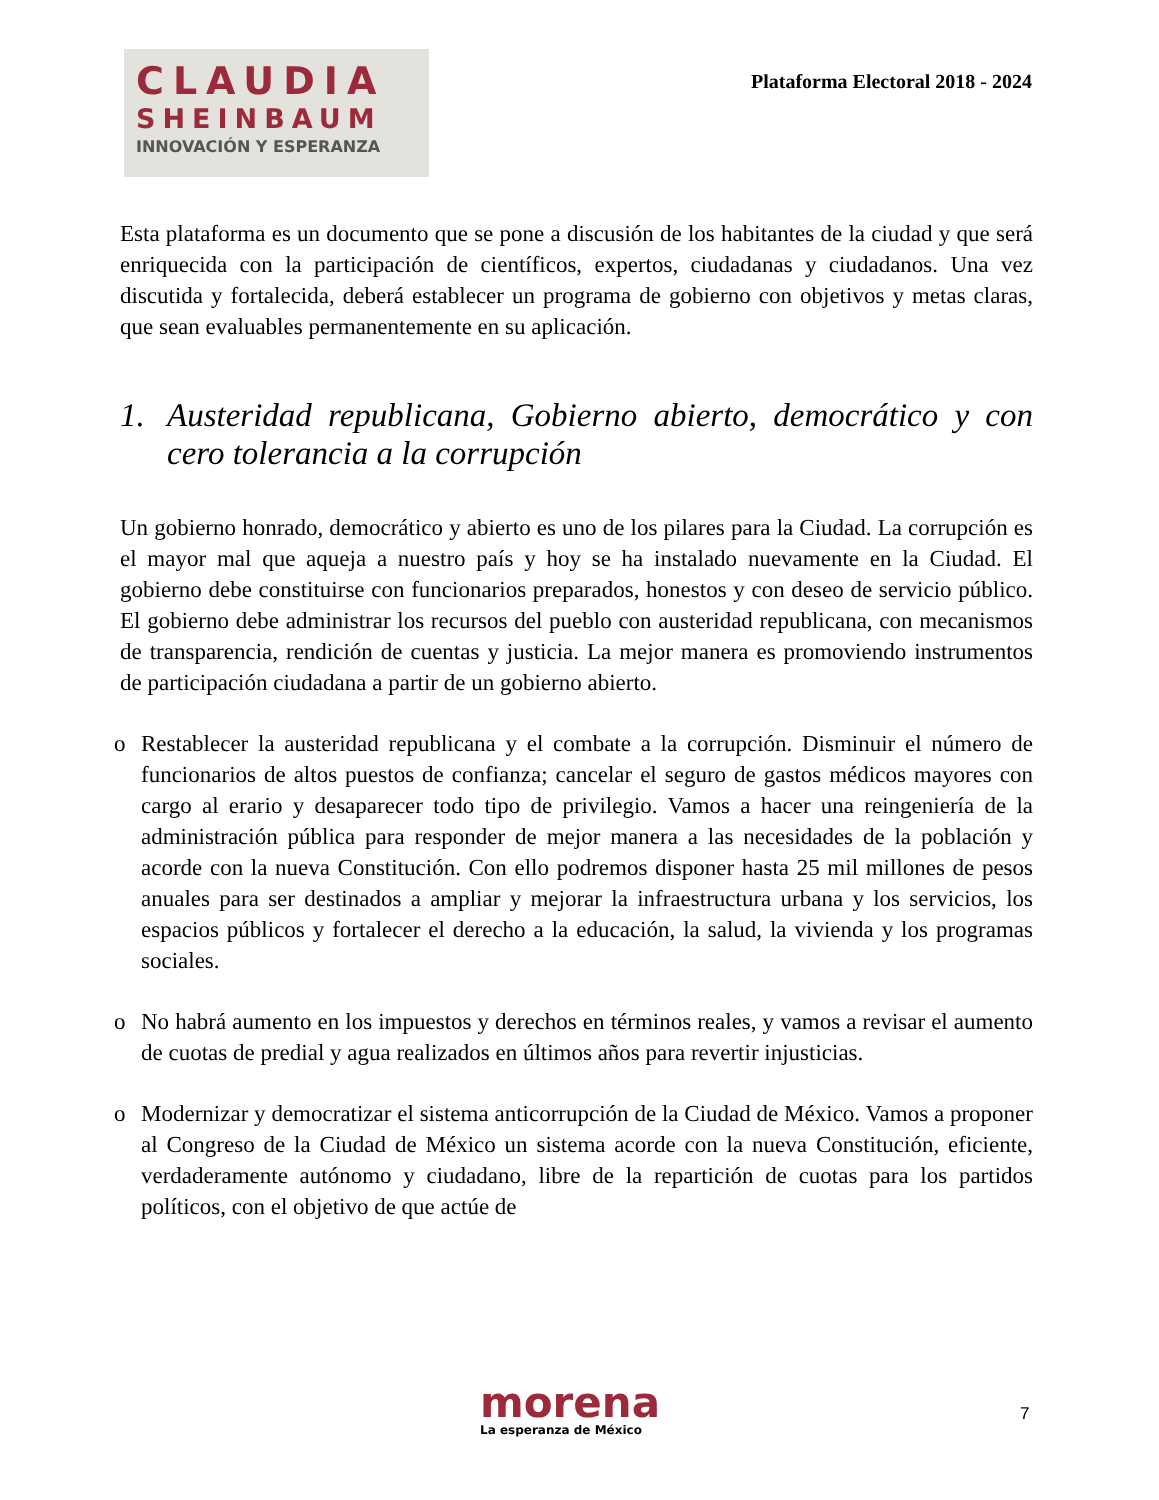CLAUDIA
SHEINBAUM
INNOVACIÓN Y ESPERANZA
Plataforma Electoral 2018 - 2024
Esta plataforma es un documento que se pone a discusión de los habitantes de la ciudad y que será enriquecida con la participación de científicos, expertos, ciudadanas y ciudadanos. Una vez discutida y fortalecida, deberá establecer un programa de gobierno con objetivos y metas claras, que sean evaluables permanentemente en su aplicación.
1. Austeridad republicana, Gobierno abierto, democrático y con cero tolerancia a la corrupción
Un gobierno honrado, democrático y abierto es uno de los pilares para la Ciudad. La corrupción es el mayor mal que aqueja a nuestro país y hoy se ha instalado nuevamente en la Ciudad. El gobierno debe constituirse con funcionarios preparados, honestos y con deseo de servicio público. El gobierno debe administrar los recursos del pueblo con austeridad republicana, con mecanismos de transparencia, rendición de cuentas y justicia. La mejor manera es promoviendo instrumentos de participación ciudadana a partir de un gobierno abierto.
o Restablecer la austeridad republicana y el combate a la corrupción. Disminuir el número de funcionarios de altos puestos de confianza; cancelar el seguro de gastos médicos mayores con cargo al erario y desaparecer todo tipo de privilegio. Vamos a hacer una reingeniería de la administración pública para responder de mejor manera a las necesidades de la población y acorde con la nueva Constitución. Con ello podremos disponer hasta 25 mil millones de pesos anuales para ser destinados a ampliar y mejorar la infraestructura urbana y los servicios, los espacios públicos y fortalecer el derecho a la educación, la salud, la vivienda y los programas sociales.
o No habrá aumento en los impuestos y derechos en términos reales, y vamos a revisar el aumento de cuotas de predial y agua realizados en últimos años para revertir injusticias.
o Modernizar y democratizar el sistema anticorrupción de la Ciudad de México. Vamos a proponer al Congreso de la Ciudad de México un sistema acorde con la nueva Constitución, eficiente, verdaderamente autónomo y ciudadano, libre de la repartición de cuotas para los partidos políticos, con el objetivo de que actúe de
morena
La esperanza de México
7